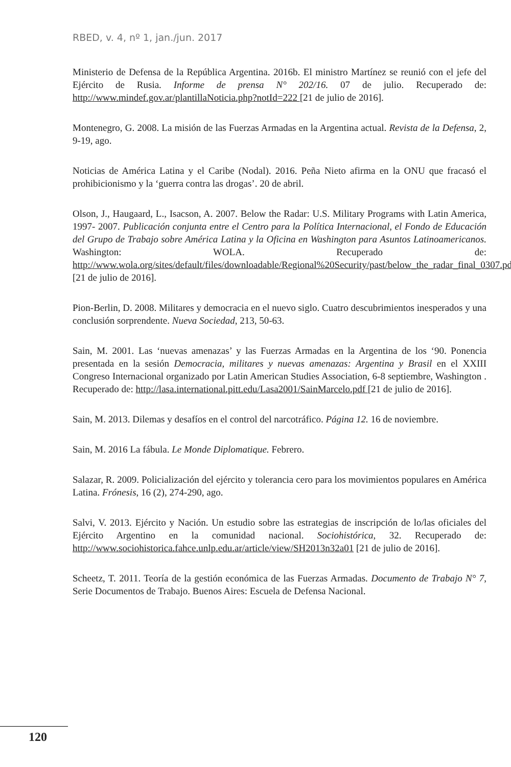RBED, v. 4, nº 1, jan./jun. 2017
Ministerio de Defensa de la República Argentina. 2016b. El ministro Martínez se reunió con el jefe del Ejército de Rusia. Informe de prensa N° 202/16. 07 de julio. Recuperado de: http://www.mindef.gov.ar/plantillaNoticia.php?notId=222 [21 de julio de 2016].
Montenegro, G. 2008. La misión de las Fuerzas Armadas en la Argentina actual. Revista de la Defensa, 2, 9-19, ago.
Noticias de América Latina y el Caribe (Nodal). 2016. Peña Nieto afirma en la ONU que fracasó el prohibicionismo y la ‘guerra contra las drogas’. 20 de abril.
Olson, J., Haugaard, L., Isacson, A. 2007. Below the Radar: U.S. Military Programs with Latin America, 1997- 2007. Publicación conjunta entre el Centro para la Política Internacional, el Fondo de Educación del Grupo de Trabajo sobre América Latina y la Oficina en Washington para Asuntos Latinoamericanos. Washington: WOLA. Recuperado de: http://www.wola.org/sites/default/files/downloadable/Regional%20Security/past/below_the_radar_final_0307.pdf [21 de julio de 2016].
Pion-Berlin, D. 2008. Militares y democracia en el nuevo siglo. Cuatro descubrimientos inesperados y una conclusión sorprendente. Nueva Sociedad, 213, 50-63.
Sain, M. 2001. Las ‘nuevas amenazas’ y las Fuerzas Armadas en la Argentina de los ‘90. Ponencia presentada en la sesión Democracia, militares y nuevas amenazas: Argentina y Brasil en el XXIII Congreso Internacional organizado por Latin American Studies Association, 6-8 septiembre, Washington . Recuperado de: http://lasa.international.pitt.edu/Lasa2001/SainMarcelo.pdf [21 de julio de 2016].
Sain, M. 2013. Dilemas y desafíos en el control del narcotráfico. Página 12. 16 de noviembre.
Sain, M. 2016 La fábula. Le Monde Diplomatique. Febrero.
Salazar, R. 2009. Policialización del ejército y tolerancia cero para los movimientos populares en América Latina. Frónesis, 16 (2), 274-290, ago.
Salvi, V. 2013. Ejército y Nación. Un estudio sobre las estrategias de inscripción de lo/las oficiales del Ejército Argentino en la comunidad nacional. Sociohistórica, 32. Recuperado de: http://www.sociohistorica.fahce.unlp.edu.ar/article/view/SH2013n32a01 [21 de julio de 2016].
Scheetz, T. 2011. Teoría de la gestión económica de las Fuerzas Armadas. Documento de Trabajo N° 7, Serie Documentos de Trabajo. Buenos Aires: Escuela de Defensa Nacional.
120